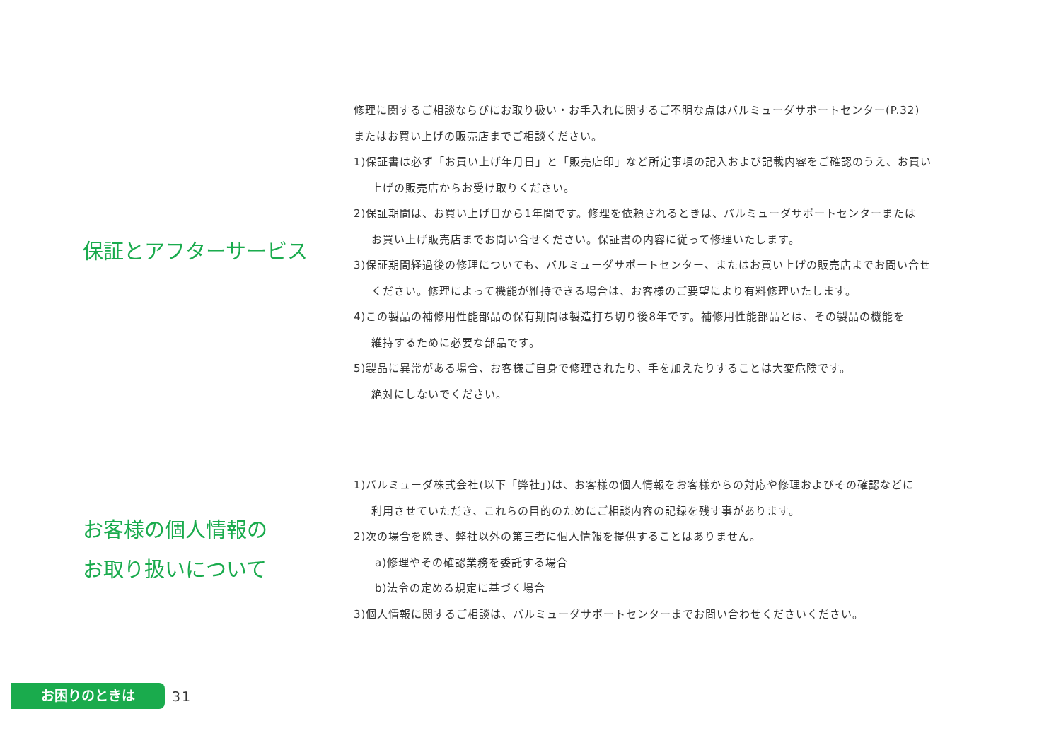保証とアフターサービス
修理に関するご相談ならびにお取り扱い・お手入れに関するご不明な点はバルミューダサポートセンター(P.32)
またはお買い上げの販売店までご相談ください。
1)保証書は必ず「お買い上げ年月日」と「販売店印」など所定事項の記入および記載内容をご確認のうえ、お買い
上げの販売店からお受け取りください。
2)保証期間は、お買い上げ日から1年間です。修理を依頼されるときは、バルミューダサポートセンターまたは
お買い上げ販売店までお問い合せください。保証書の内容に従って修理いたします。
3)保証期間経過後の修理についても、バルミューダサポートセンター、またはお買い上げの販売店までお問い合せ
ください。修理によって機能が維持できる場合は、お客様のご要望により有料修理いたします。
4)この製品の補修用性能部品の保有期間は製造打ち切り後8年です。補修用性能部品とは、その製品の機能を
維持するために必要な部品です。
5)製品に異常がある場合、お客様ご自身で修理されたり、手を加えたりすることは大変危険です。
絶対にしないでください。
お客様の個人情報の
お取り扱いについて
1)バルミューダ株式会社(以下「弊社」)は、お客様の個人情報をお客様からの対応や修理およびその確認などに
利用させていただき、これらの目的のためにご相談内容の記録を残す事があります。
2)次の場合を除き、弊社以外の第三者に個人情報を提供することはありません。
a)修理やその確認業務を委託する場合
b)法令の定める規定に基づく場合
3)個人情報に関するご相談は、バルミューダサポートセンターまでお問い合わせくださいください。
お困りのときは
31